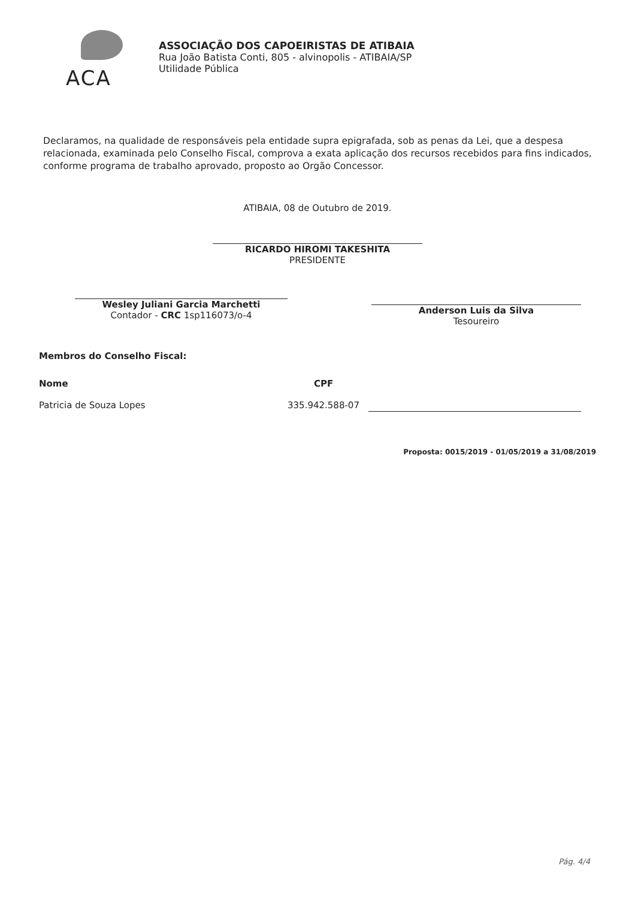ACA
ASSOCIAÇÃO DOS CAPOEIRISTAS DE ATIBAIA
Rua João Batista Conti, 805 - alvinopolis - ATIBAIA/SP
Utilidade Pública
Declaramos, na qualidade de responsáveis pela entidade supra epigrafada, sob as penas da Lei, que a despesa relacionada, examinada pelo Conselho Fiscal, comprova a exata aplicação dos recursos recebidos para fins indicados, conforme programa de trabalho aprovado, proposto ao Orgão Concessor.
ATIBAIA, 08 de Outubro de 2019.
RICARDO HIROMI TAKESHITA
PRESIDENTE
Wesley Juliani Garcia Marchetti
Contador - CRC 1sp116073/o-4
Anderson Luis da Silva
Tesoureiro
Membros do Conselho Fiscal:
Nome
Patricia de Souza Lopes
CPF
335.942.588-07
Proposta: 0015/2019 - 01/05/2019 a 31/08/2019
Pág. 4/4